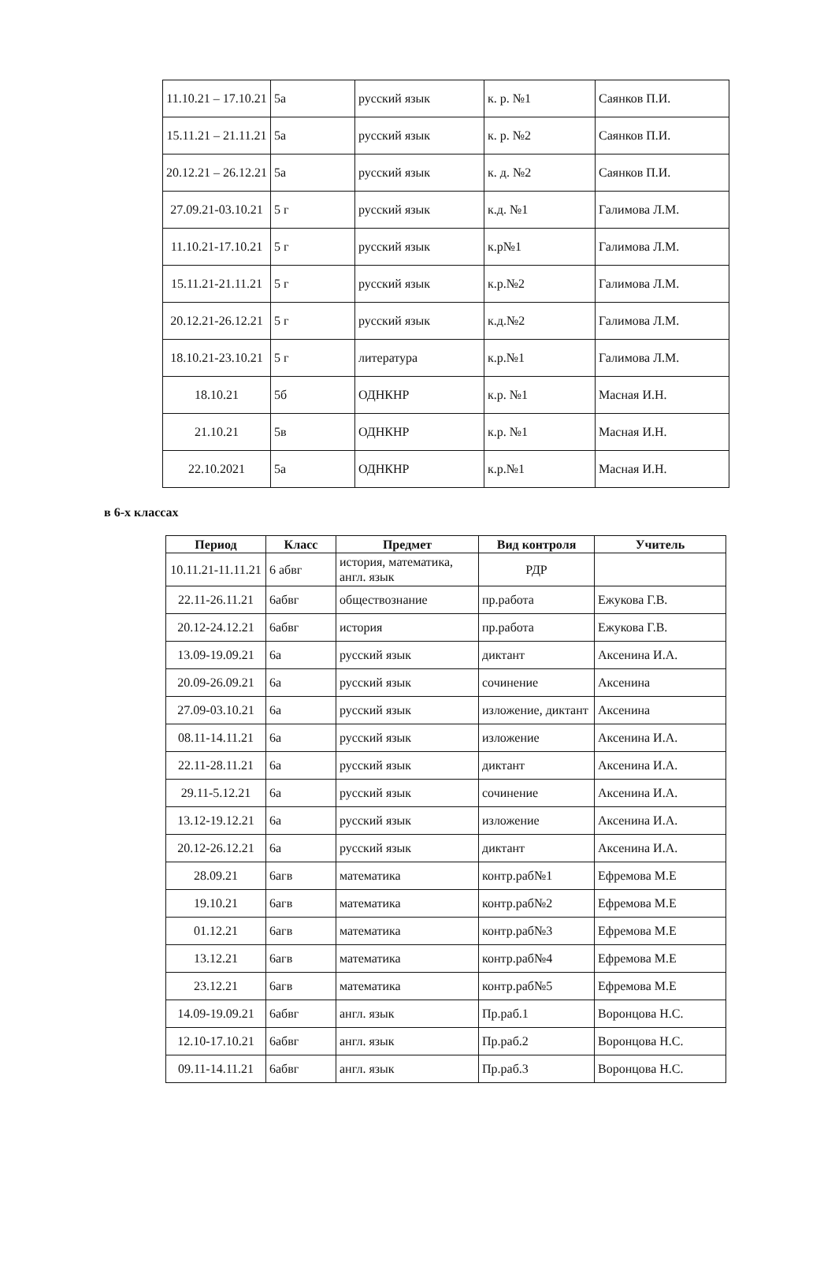| 11.10.21 – 17.10.21 | 5а | русский язык | к. р. №1 | Саянков П.И. |
| 15.11.21 – 21.11.21 | 5а | русский язык | к. р. №2 | Саянков П.И. |
| 20.12.21 – 26.12.21 | 5а | русский язык | к. д. №2 | Саянков П.И. |
| 27.09.21-03.10.21 | 5 г | русский язык | к.д. №1 | Галимова Л.М. |
| 11.10.21-17.10.21 | 5 г | русский язык | к.р№1 | Галимова Л.М. |
| 15.11.21-21.11.21 | 5 г | русский язык | к.р.№2 | Галимова Л.М. |
| 20.12.21-26.12.21 | 5 г | русский язык | к.д.№2 | Галимова Л.М. |
| 18.10.21-23.10.21 | 5 г | литература | к.р.№1 | Галимова Л.М. |
| 18.10.21 | 5б | ОДНКНР | к.р. №1 | Масная И.Н. |
| 21.10.21 | 5в | ОДНКНР | к.р. №1 | Масная И.Н. |
| 22.10.2021 | 5а | ОДНКНР | к.р.№1 | Масная И.Н. |
в 6-х классах
| Период | Класс | Предмет | Вид контроля | Учитель |
| --- | --- | --- | --- | --- |
| 10.11.21-11.11.21 | 6 абвг | история, математика, англ. язык | РДР | |
| 22.11-26.11.21 | 6абвг | обществознание | пр.работа | Ежукова Г.В. |
| 20.12-24.12.21 | 6абвг | история | пр.работа | Ежукова Г.В. |
| 13.09-19.09.21 | 6а | русский язык | диктант | Аксенина И.А. |
| 20.09-26.09.21 | 6а | русский язык | сочинение | Аксенина |
| 27.09-03.10.21 | 6а | русский язык | изложение, диктант | Аксенина |
| 08.11-14.11.21 | 6а | русский язык | изложение | Аксенина И.А. |
| 22.11-28.11.21 | 6а | русский язык | диктант | Аксенина И.А. |
| 29.11-5.12.21 | 6а | русский язык | сочинение | Аксенина И.А. |
| 13.12-19.12.21 | 6а | русский язык | изложение | Аксенина И.А. |
| 20.12-26.12.21 | 6а | русский язык | диктант | Аксенина И.А. |
| 28.09.21 | 6агв | математика | контр.раб№1 | Ефремова М.Е |
| 19.10.21 | 6агв | математика | контр.раб№2 | Ефремова М.Е |
| 01.12.21 | 6агв | математика | контр.раб№3 | Ефремова М.Е |
| 13.12.21 | 6агв | математика | контр.раб№4 | Ефремова М.Е |
| 23.12.21 | 6агв | математика | контр.раб№5 | Ефремова М.Е |
| 14.09-19.09.21 | 6абвг | англ. язык | Пр.раб.1 | Воронцова Н.С. |
| 12.10-17.10.21 | 6абвг | англ. язык | Пр.раб.2 | Воронцова Н.С. |
| 09.11-14.11.21 | 6абвг | англ. язык | Пр.раб.3 | Воронцова Н.С. |